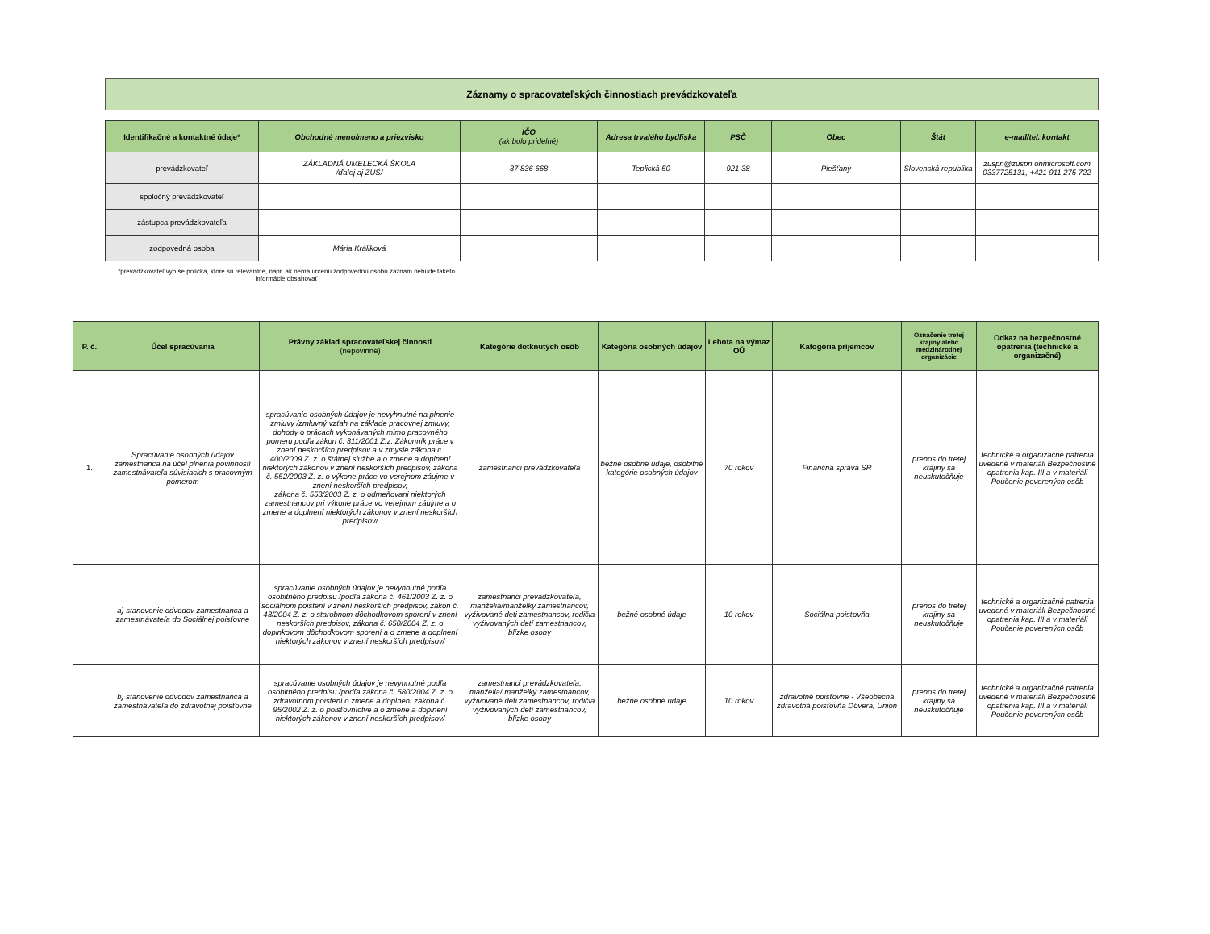Záznamy o spracovateľských činnostiach prevádzkovateľa
| Identifikačné a kontaktné údaje* | Obchodné meno/meno a priezvisko | IČO (ak bolo pridelné) | Adresa trvalého bydliska | PSČ | Obec | Štát | e-mail/tel. kontakt |
| --- | --- | --- | --- | --- | --- | --- | --- |
| prevádzkovateľ | ZÁKLADNÁ UMELECKÁ ŠKOLA /ďalej aj ZUŠ/ | 37 836 668 | Teplická 50 | 921 38 | Piešťany | Slovenská republika | zuspn@zuspn.onmicrosoft.com 0337725131, +421 911 275 722 |
| spoločný prevádzkovateľ | | | | | | | |
| zástupca prevádzkovateľa | | | | | | | |
| zodpovedná osoba | Mária Králiková | | | | | | |
*prevádzkovateľ vypíše políčka, ktoré sú relevantné, napr. ak nemá určenú zodpovednú osobu záznam nebude takéto informácie obsahovať
| P. č. | Účel spracúvania | Právny základ spracovateľskej činnosti (nepovinné) | Kategórie dotknutých osôb | Kategória osobných údajov | Lehota na výmaz OÚ | Katogória príjemcov | Označenie tretej krajiny alebo medzinárodnej organizácie | Odkaz na bezpečnostné opatrenia (technické a organizačné) |
| --- | --- | --- | --- | --- | --- | --- | --- | --- |
| 1. | Spracúvanie osobných údajov zamestnanca na účel plnenia povinností zamestnávateľa súvisiacich s pracovným pomerom | spracúvanie osobných údajov je nevyhnutné na plnenie zmluvy /zmluvný vzťah na základe pracovnej zmluvy, dohody o prácach vykonávaných mimo pracovného pomeru podľa zákon č. 311/2001 Z.z. Zákonník práce v znení neskorších predpisov a v zmysle zákona c. 400/2009 Z. z. o štátnej službe a o zmene a doplnení niektorých zákonov v znení neskorších predpisov, zákona č. 552/2003 Z. z. o výkone práce vo verejnom záujme v znení neskorších predpisov, zákona č. 553/2003 Z. z. o odmeňovani niektorých zamestnancov pri výkone práce vo verejnom záujme a o zmene a doplnení niektorých zákonov v znení neskorších predpisov/ | zamestnanci prevádzkovateľa | bežné osobné údaje, osobitné kategórie osobných údajov | 70 rokov | Finančná správa SR | prenos do tretej krajiny sa neuskutočňuje | technické a organizačné patrenia uvedené v materiáli Bezpečnostné opatrenia kap. III a v materiáli Poučenie poverených osôb |
| | a) stanovenie odvodov zamestnanca a zamestnávateľa do Sociálnej poisťovne | spracúvanie osobných údajov je nevyhnutné podľa osobitného predpisu /podľa zákona č. 461/2003 Z. z. o sociálnom poistení v znení neskorších predpisov, zákon č. 43/2004 Z. z. o starobnom dôchodkovom sporení v znení neskorších predpisov, zákona č. 650/2004 Z. z. o doplnkovom dôchodkovom sporení a o zmene a doplnení niektorých zákonov v znení neskorších predpisov/ | zamestnanci prevádzkovateľa, manželia/manželky zamestnancov, vyživované deti zamestnancov, rodičia vyživovaných detí zamestnancov, blízke osoby | bežné osobné údaje | 10 rokov | Sociálna poisťovňa | prenos do tretej krajiny sa neuskutočňuje | technické a organizačné patrenia uvedené v materiáli Bezpečnostné opatrenia kap. III a v materiáli Poučenie poverených osôb |
| | b) stanovenie odvodov zamestnanca a zamestnávateľa do zdravotnej poisťovne | spracúvanie osobných údajov je nevyhnutné podľa osobitného predpisu /podľa zákona č. 580/2004 Z. z. o zdravotnom poistení o zmene a doplnení zákona č. 95/2002 Z. z. o poisťovníctve a o zmene a doplnení niektorých zákonov v znení neskorších predpisov/ | zamestnanci prevádzkovateľa, manželia/ manželky zamestnancov, vyživované deti zamestnancov, rodičia vyživovaných detí zamestnancov, blízke osoby | bežné osobné údaje | 10 rokov | zdravotné poisťovne - Všeobecná zdravotná poisťovňa Dôvera, Union | prenos do tretej krajiny sa neuskutočňuje | technické a organizačné patrenia uvedené v materiáli Bezpečnostné opatrenia kap. III a v materiáli Poučenie poverených osôb |